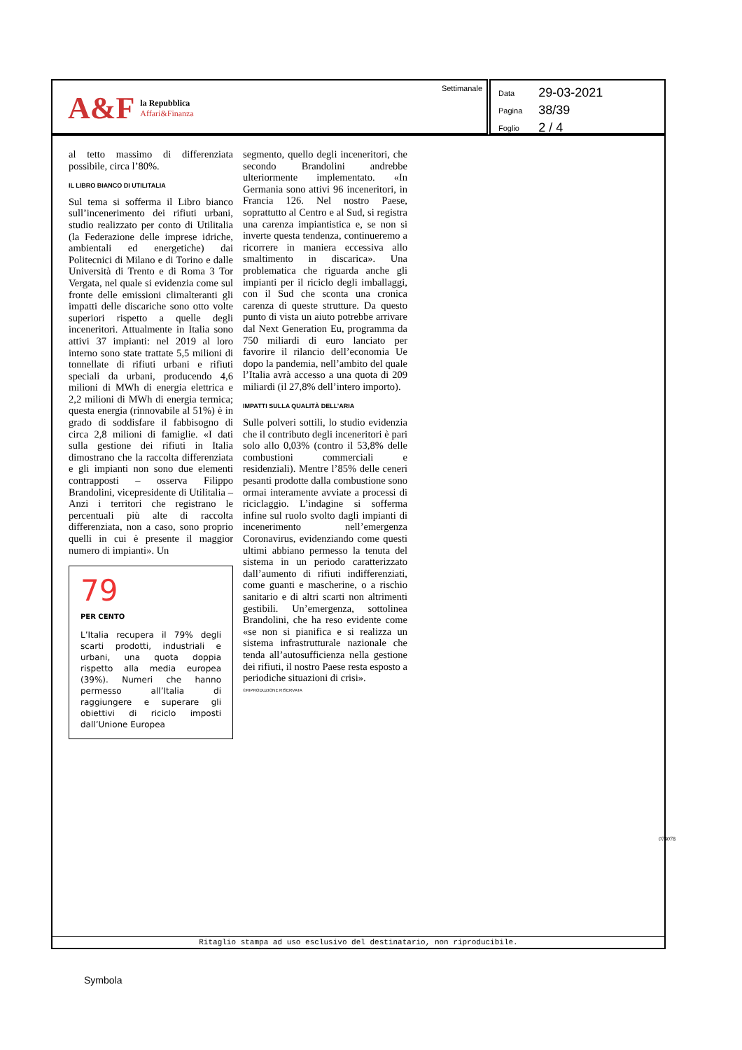A&F
la Repubblica
Affari&Finanza
Settimanale
| Data | 29-03-2021 |
| Pagina | 38/39 |
| Foglio | 2 / 4 |
al tetto massimo di differenziata possibile, circa l’80%.
IL LIBRO BIANCO DI UTILITALIA
Sul tema si sofferma il Libro bianco sull’incenerimento dei rifiuti urbani, studio realizzato per conto di Utilitalia (la Federazione delle imprese idriche, ambientali ed energetiche) dai Politecnici di Milano e di Torino e dalle Università di Trento e di Roma 3 Tor Vergata, nel quale si evidenzia come sul fronte delle emissioni climalteranti gli impatti delle discariche sono otto volte superiori rispetto a quelle degli inceneritori. Attualmente in Italia sono attivi 37 impianti: nel 2019 al loro interno sono state trattate 5,5 milioni di tonnellate di rifiuti urbani e rifiuti speciali da urbani, producendo 4,6 milioni di MWh di energia elettrica e 2,2 milioni di MWh di energia termica; questa energia (rinnovabile al 51%) è in grado di soddisfare il fabbisogno di circa 2,8 milioni di famiglie. «I dati sulla gestione dei rifiuti in Italia dimostrano che la raccolta differenziata e gli impianti non sono due elementi contrapposti – osserva Filippo Brandolini, vicepresidente di Utilitalia – Anzi i territori che registrano le percentuali più alte di raccolta differenziata, non a caso, sono proprio quelli in cui è presente il maggior numero di impianti». Un
79
PER CENTO
L’Italia recupera il 79% degli scarti prodotti, industriali e urbani, una quota doppia rispetto alla media europea (39%). Numeri che hanno permesso all’Italia di raggiungere e superare gli obiettivi di riciclo imposti dall’Unione Europea
segmento, quello degli inceneritori, che secondo Brandolini andrebbe ulteriormente implementato. «In Germania sono attivi 96 inceneritori, in Francia 126. Nel nostro Paese, soprattutto al Centro e al Sud, si registra una carenza impiantistica e, se non si inverte questa tendenza, continueremo a ricorrere in maniera eccessiva allo smaltimento in discarica». Una problematica che riguarda anche gli impianti per il riciclo degli imballaggi, con il Sud che sconta una cronica carenza di queste strutture. Da questo punto di vista un aiuto potrebbe arrivare dal Next Generation Eu, programma da 750 miliardi di euro lanciato per favorire il rilancio dell’economia Ue dopo la pandemia, nell’ambito del quale l’Italia avrà accesso a una quota di 209 miliardi (il 27,8% dell’intero importo).
IMPATTI SULLA QUALITÀ DELL’ARIA
Sulle polveri sottili, lo studio evidenzia che il contributo degli inceneritori è pari solo allo 0,03% (contro il 53,8% delle combustioni commerciali e residenziali). Mentre l’85% delle ceneri pesanti prodotte dalla combustione sono ormai interamente avviate a processi di riciclaggio. L’indagine si sofferma infine sul ruolo svolto dagli impianti di incenerimento nell’emergenza Coronavirus, evidenziando come questi ultimi abbiano permesso la tenuta del sistema in un periodo caratterizzato dall’aumento di rifiuti indifferenziati, come guanti e mascherine, o a rischio sanitario e di altri scarti non altrimenti gestibili. Un’emergenza, sottolinea Brandolini, che ha reso evidente come «se non si pianifica e si realizza un sistema infrastrutturale nazionale che tenda all’autosufficienza nella gestione dei rifiuti, il nostro Paese resta esposto a periodiche situazioni di crisi».
©RIPRODUZIONE RISERVATA
074078
Ritaglio stampa ad uso esclusivo del destinatario, non riproducibile.
Symbola